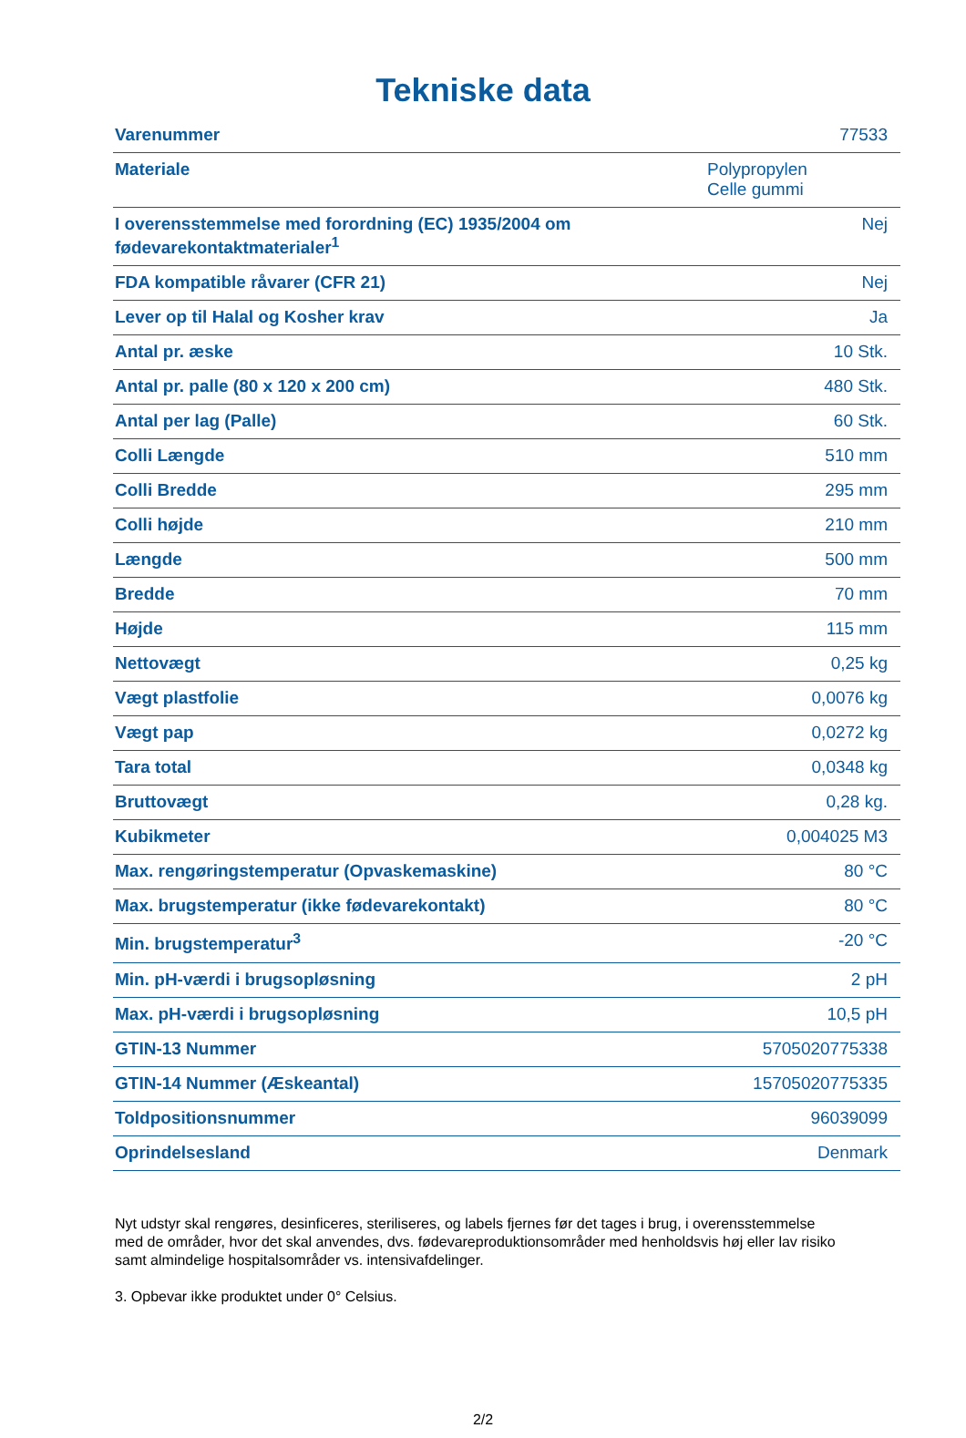Tekniske data
| Varenummer | 77533 |
| Materiale | Polypropylen Celle gummi |
| I overensstemmelse med forordning (EC) 1935/2004 om fødevarekontaktmaterialer<sup>1</sup> | Nej |
| FDA kompatible råvarer (CFR 21) | Nej |
| Lever op til Halal og Kosher krav | Ja |
| Antal pr. æske | 10 Stk. |
| Antal pr. palle (80 x 120 x 200 cm) | 480 Stk. |
| Antal per lag (Palle) | 60 Stk. |
| Colli Længde | 510 mm |
| Colli Bredde | 295 mm |
| Colli højde | 210 mm |
| Længde | 500 mm |
| Bredde | 70 mm |
| Højde | 115 mm |
| Nettovægt | 0,25 kg |
| Vægt plastfolie | 0,0076 kg |
| Vægt pap | 0,0272 kg |
| Tara total | 0,0348 kg |
| Bruttovægt | 0,28 kg. |
| Kubikmeter | 0,004025 M3 |
| Max. rengøringstemperatur (Opvaskemaskine) | 80 °C |
| Max. brugstemperatur (ikke fødevarekontakt) | 80 °C |
| Min. brugstemperatur<sup>3</sup> | -20 °C |
| Min. pH-værdi i brugsopløsning | 2 pH |
| Max. pH-værdi i brugsopløsning | 10,5 pH |
| GTIN-13 Nummer | 5705020775338 |
| GTIN-14 Nummer (Æskeantal) | 15705020775335 |
| Toldpositionsnummer | 96039099 |
| Oprindelsesland | Denmark |
Nyt udstyr skal rengøres, desinficeres, steriliseres, og labels fjernes før det tages i brug, i overensstemmelse med de områder, hvor det skal anvendes, dvs. fødevareproduktionsområder med henholdsvis høj eller lav risiko samt almindelige hospitalsområder vs. intensivafdelinger.
3. Opbevar ikke produktet under 0° Celsius.
2/2